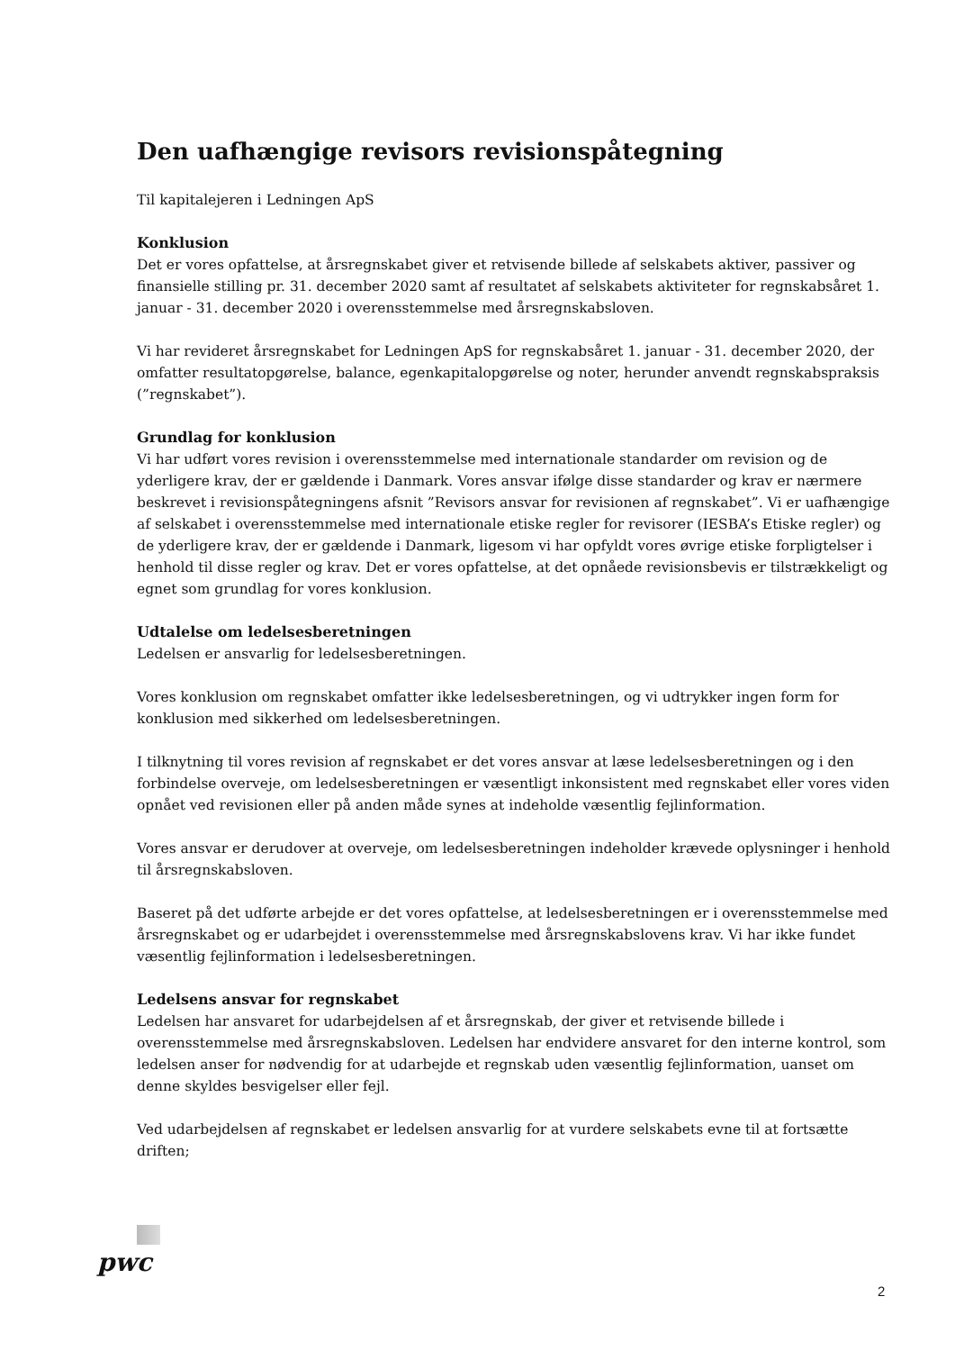Den uafhængige revisors revisionspåtegning
Til kapitalejeren i Ledningen ApS
Konklusion
Det er vores opfattelse, at årsregnskabet giver et retvisende billede af selskabets aktiver, passiver og finansielle stilling pr. 31. december 2020 samt af resultatet af selskabets aktiviteter for regnskabsåret 1. januar - 31. december 2020 i overensstemmelse med årsregnskabsloven.
Vi har revideret årsregnskabet for Ledningen ApS for regnskabsåret 1. januar - 31. december 2020, der omfatter resultatopgørelse, balance, egenkapitalopgørelse og noter, herunder anvendt regnskabspraksis (”regnskabet”).
Grundlag for konklusion
Vi har udført vores revision i overensstemmelse med internationale standarder om revision og de yderligere krav, der er gældende i Danmark. Vores ansvar ifølge disse standarder og krav er nærmere beskrevet i revisionspåtegningens afsnit ”Revisors ansvar for revisionen af regnskabet”. Vi er uafhængige af selskabet i overensstemmelse med internationale etiske regler for revisorer (IESBA’s Etiske regler) og de yderligere krav, der er gældende i Danmark, ligesom vi har opfyldt vores øvrige etiske forpligtelser i henhold til disse regler og krav. Det er vores opfattelse, at det opnåede revisionsbevis er tilstrækkeligt og egnet som grundlag for vores konklusion.
Udtalelse om ledelsesberetningen
Ledelsen er ansvarlig for ledelsesberetningen.
Vores konklusion om regnskabet omfatter ikke ledelsesberetningen, og vi udtrykker ingen form for konklusion med sikkerhed om ledelsesberetningen.
I tilknytning til vores revision af regnskabet er det vores ansvar at læse ledelsesberetningen og i den forbindelse overveje, om ledelsesberetningen er væsentligt inkonsistent med regnskabet eller vores viden opnået ved revisionen eller på anden måde synes at indeholde væsentlig fejlinformation.
Vores ansvar er derudover at overveje, om ledelsesberetningen indeholder krævede oplysninger i henhold til årsregnskabsloven.
Baseret på det udførte arbejde er det vores opfattelse, at ledelsesberetningen er i overensstemmelse med årsregnskabet og er udarbejdet i overensstemmelse med årsregnskabslovens krav. Vi har ikke fundet væsentlig fejlinformation i ledelsesberetningen.
Ledelsens ansvar for regnskabet
Ledelsen har ansvaret for udarbejdelsen af et årsregnskab, der giver et retvisende billede i overensstemmelse med årsregnskabsloven. Ledelsen har endvidere ansvaret for den interne kontrol, som ledelsen anser for nødvendig for at udarbejde et regnskab uden væsentlig fejlinformation, uanset om denne skyldes besvigelser eller fejl.
Ved udarbejdelsen af regnskabet er ledelsen ansvarlig for at vurdere selskabets evne til at fortsætte driften;
pwc
2